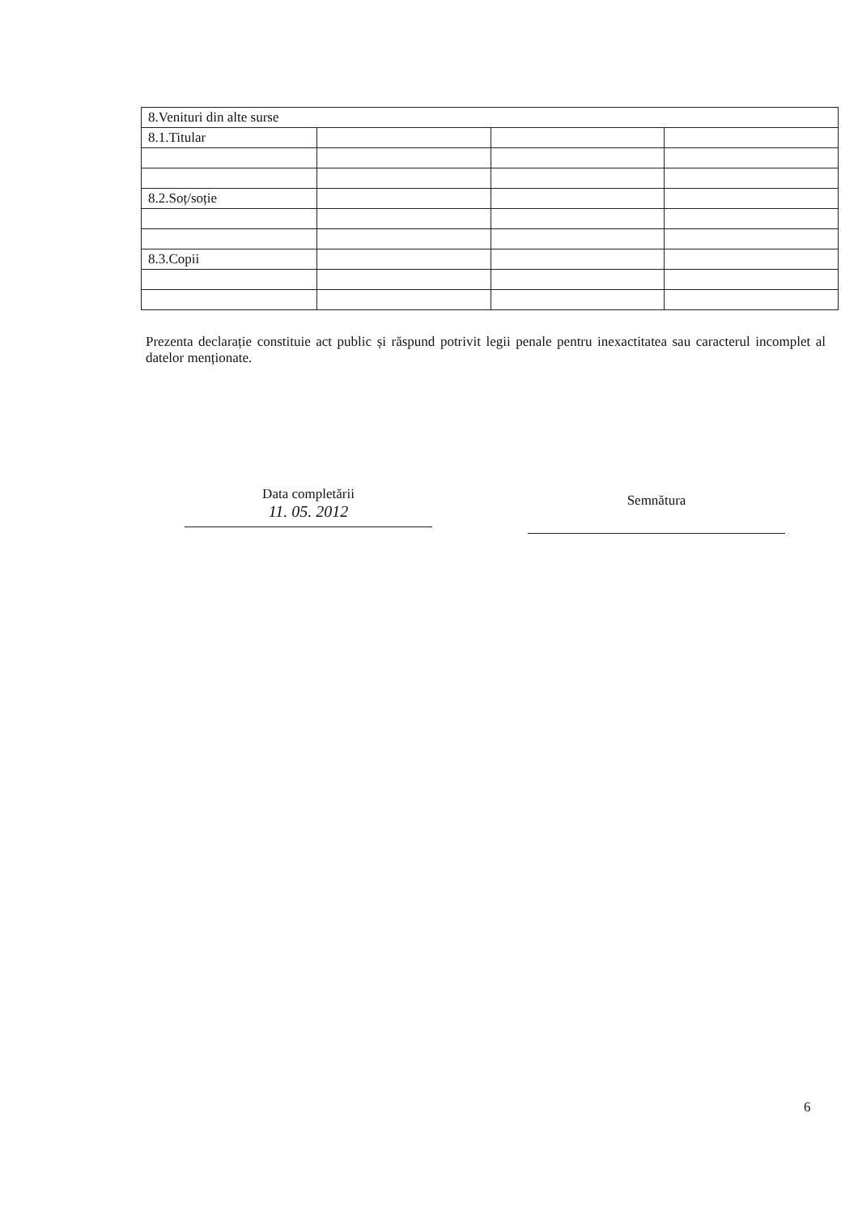| 8.Venituri din alte surse | | | |
| 8.1.Titular | | | |
| 8.2.Soț/soție | | | |
| 8.3.Copii | | | |
Prezenta declarație constituie act public și răspund potrivit legii penale pentru inexactitatea sau caracterul incomplet al datelor menționate.
Data completării
11. 05. 2012
Semnătura
6